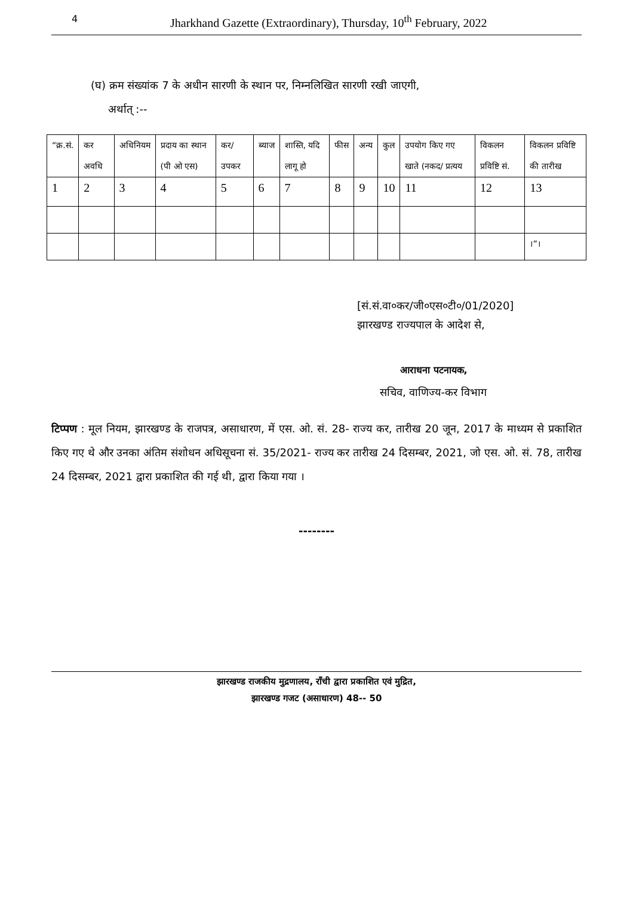4 Jharkhand Gazette (Extraordinary), Thursday, 10<sup>th</sup> February, 2022
(घ) क्रम संख्यांक 7 के अधीन सारणी के स्थान पर, निम्नलिखित सारणी रखी जाएगी,
अर्थात् :--
| “क्र.सं. | कर अवधि | अधिनियम | प्रदाय का स्थान (पी ओ एस) | कर/ उपकर | ब्याज | शास्ति, यदि लागू हो | फीस | अन्य | कुल | उपयोग किए गए खाते (नकद/ प्रत्यय | विकलन प्रविष्टि सं. | विकलन प्रविष्टि की तारीख |
| 1 | 2 | 3 | 4 | 5 | 6 | 7 | 8 | 9 | 10 | 11 | 12 | 13 |
| | | | | | | | | | | | | ।”। |
[सं.सं.वा०कर/जी०एस०टी०/01/2020]
झारखण्ड राज्यपाल के आदेश से,
आराधना पटनायक,
सचिव, वाणिज्य-कर विभाग
टिप्पण : मूल नियम, झारखण्ड के राजपत्र, असाधारण, में एस. ओ. सं. 28- राज्य कर, तारीख 20 जून, 2017 के माध्यम से प्रकाशित किए गए थे और उनका अंतिम संशोधन अधिसूचना सं. 35/2021- राज्य कर तारीख 24 दिसम्बर, 2021, जो एस. ओ. सं. 78, तारीख 24 दिसम्बर, 2021 द्वारा प्रकाशित की गई थी, द्वारा किया गया ।
--------
झारखण्ड राजकीय मुद्रणालय, राँची द्वारा प्रकाशित एवं मुद्रित,
झारखण्ड गजट (असाधारण) 48-- 50